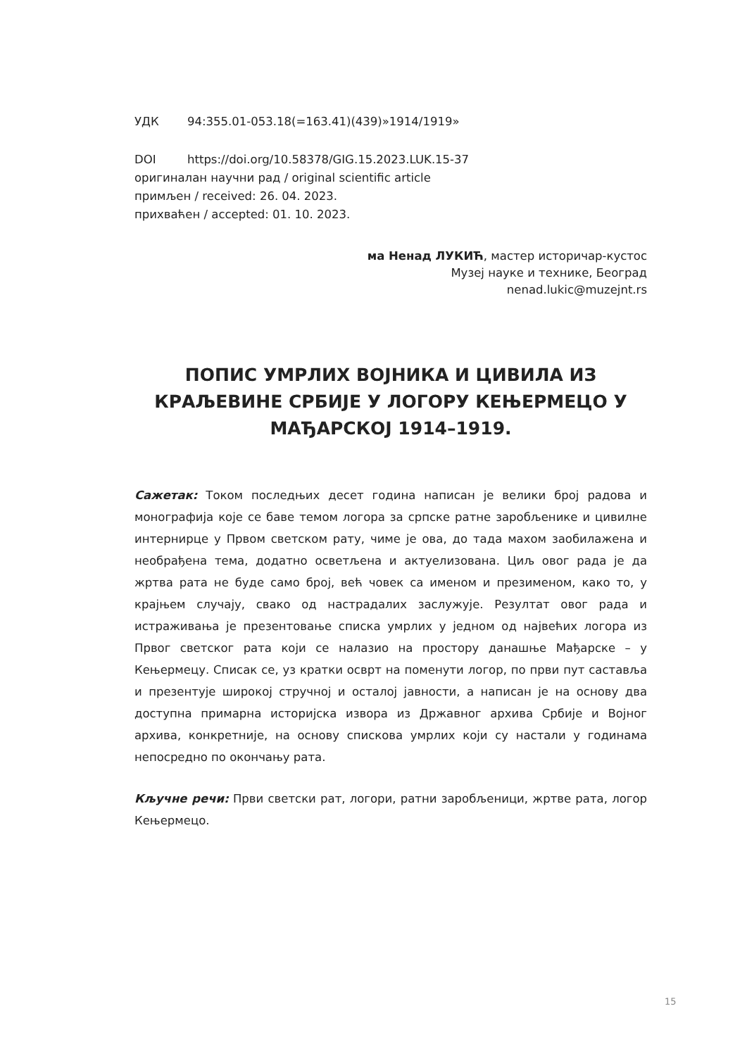УДК 94:355.01-053.18(=163.41)(439)»1914/1919»
DOI https://doi.org/10.58378/GIG.15.2023.LUK.15-37
оригиналан научни рад / original scientific article
примљен / received: 26. 04. 2023.
прихваћен / accepted: 01. 10. 2023.
ма Ненад ЛУКИЋ, мастер историчар-кустос
Музеј науке и технике, Београд
nenad.lukic@muzejnt.rs
ПОПИС УМРЛИХ ВОЈНИКА И ЦИВИЛА ИЗ КРАЉЕВИНЕ СРБИЈЕ У ЛОГОРУ КЕЊЕРМЕЦО У МАЂАРСКОЈ 1914–1919.
Сажетак: Током последњих десет година написан је велики број радова и монографија које се баве темом логора за српске ратне заробљенике и цивилне интернирце у Првом светском рату, чиме је ова, до тада махом заобилажена и необрађена тема, додатно осветљена и актуелизована. Циљ овог рада је да жртва рата не буде само број, већ човек са именом и презименом, како то, у крајњем случају, свако од настрадалих заслужује. Резултат овог рада и истраживања је презентовање списка умрлих у једном од највећих логора из Првог светског рата који се налазио на простору данашње Мађарске – у Кењермецу. Списак се, уз кратки осврт на поменути логор, по први пут саставља и презентује широкој стручној и осталој јавности, а написан је на основу два доступна примарна историјска извора из Државног архива Србије и Војног архива, конкретније, на основу спискова умрлих који су настали у годинама непосредно по окончању рата.
Кључне речи: Први светски рат, логори, ратни заробљеници, жртве рата, логор Кењермецо.
15